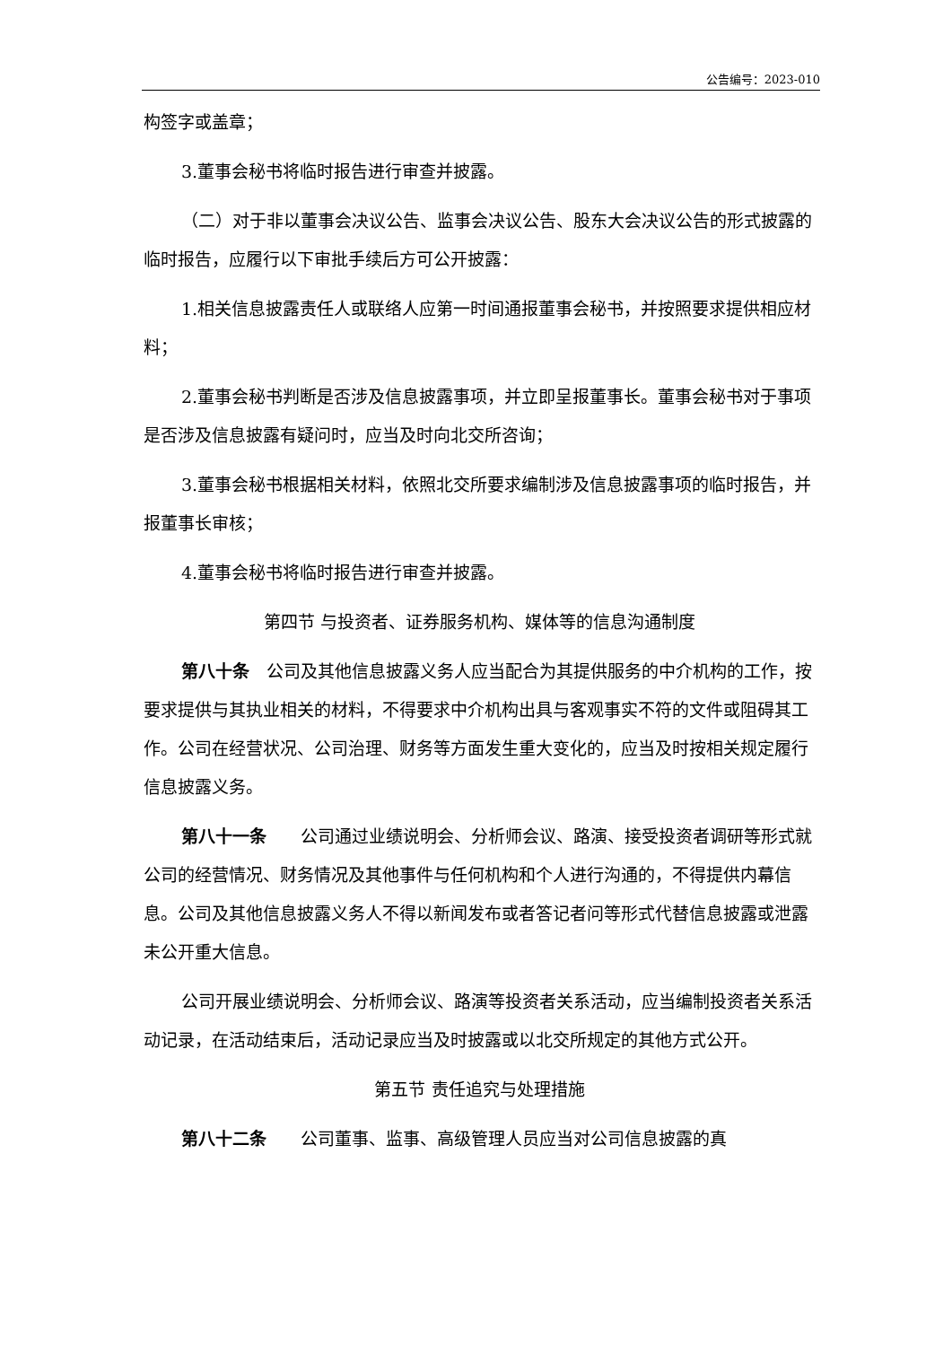公告编号：2023-010
构签字或盖章；
3.董事会秘书将临时报告进行审查并披露。
（二）对于非以董事会决议公告、监事会决议公告、股东大会决议公告的形式披露的临时报告，应履行以下审批手续后方可公开披露：
1.相关信息披露责任人或联络人应第一时间通报董事会秘书，并按照要求提供相应材料；
2.董事会秘书判断是否涉及信息披露事项，并立即呈报董事长。董事会秘书对于事项是否涉及信息披露有疑问时，应当及时向北交所咨询；
3.董事会秘书根据相关材料，依照北交所要求编制涉及信息披露事项的临时报告，并报董事长审核；
4.董事会秘书将临时报告进行审查并披露。
第四节 与投资者、证券服务机构、媒体等的信息沟通制度
第八十条　公司及其他信息披露义务人应当配合为其提供服务的中介机构的工作，按要求提供与其执业相关的材料，不得要求中介机构出具与客观事实不符的文件或阻碍其工作。公司在经营状况、公司治理、财务等方面发生重大变化的，应当及时按相关规定履行信息披露义务。
第八十一条　　公司通过业绩说明会、分析师会议、路演、接受投资者调研等形式就公司的经营情况、财务情况及其他事件与任何机构和个人进行沟通的，不得提供内幕信息。公司及其他信息披露义务人不得以新闻发布或者答记者问等形式代替信息披露或泄露未公开重大信息。
公司开展业绩说明会、分析师会议、路演等投资者关系活动，应当编制投资者关系活动记录，在活动结束后，活动记录应当及时披露或以北交所规定的其他方式公开。
第五节 责任追究与处理措施
第八十二条　　公司董事、监事、高级管理人员应当对公司信息披露的真